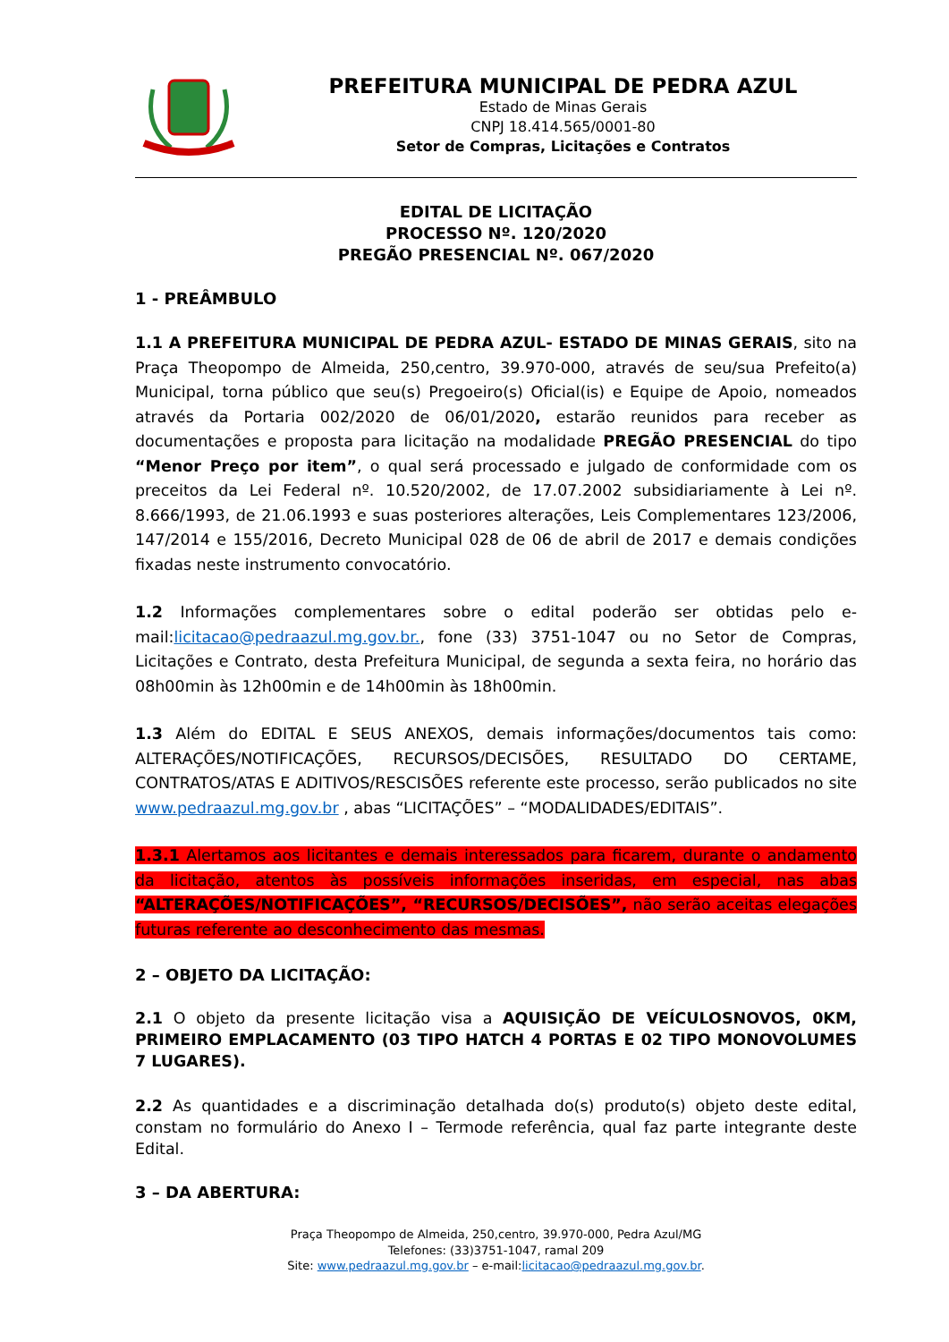PREFEITURA MUNICIPAL DE PEDRA AZUL
Estado de Minas Gerais
CNPJ 18.414.565/0001-80
Setor de Compras, Licitações e Contratos
EDITAL DE LICITAÇÃO
PROCESSO Nº. 120/2020
PREGÃO PRESENCIAL Nº. 067/2020
1 - PREÂMBULO
1.1 A PREFEITURA MUNICIPAL DE PEDRA AZUL- ESTADO DE MINAS GERAIS, sito na Praça Theopompo de Almeida, 250,centro, 39.970-000, através de seu/sua Prefeito(a) Municipal, torna público que seu(s) Pregoeiro(s) Oficial(is) e Equipe de Apoio, nomeados através da Portaria 002/2020 de 06/01/2020, estarão reunidos para receber as documentações e proposta para licitação na modalidade PREGÃO PRESENCIAL do tipo “Menor Preço por item”, o qual será processado e julgado de conformidade com os preceitos da Lei Federal nº. 10.520/2002, de 17.07.2002 subsidiariamente à Lei nº. 8.666/1993, de 21.06.1993 e suas posteriores alterações, Leis Complementares 123/2006, 147/2014 e 155/2016, Decreto Municipal 028 de 06 de abril de 2017 e demais condições fixadas neste instrumento convocatório.
1.2 Informações complementares sobre o edital poderão ser obtidas pelo e-mail:licitacao@pedraazul.mg.gov.br., fone (33) 3751-1047 ou no Setor de Compras, Licitações e Contrato, desta Prefeitura Municipal, de segunda a sexta feira, no horário das 08h00min às 12h00min e de 14h00min às 18h00min.
1.3 Além do EDITAL E SEUS ANEXOS, demais informações/documentos tais como: ALTERAÇÕES/NOTIFICAÇÕES, RECURSOS/DECISÕES, RESULTADO DO CERTAME, CONTRATOS/ATAS E ADITIVOS/RESCISÕES referente este processo, serão publicados no site www.pedraazul.mg.gov.br , abas “LICITAÇÕES” – “MODALIDADES/EDITAIS”.
1.3.1 Alertamos aos licitantes e demais interessados para ficarem, durante o andamento da licitação, atentos às possíveis informações inseridas, em especial, nas abas “ALTERAÇÕES/NOTIFICAÇÕES”, “RECURSOS/DECISÕES”, não serão aceitas elegações futuras referente ao desconhecimento das mesmas.
2 – OBJETO DA LICITAÇÃO:
2.1 O objeto da presente licitação visa a AQUISIÇÃO DE VEÍCULOSNOVOS, 0KM, PRIMEIRO EMPLACAMENTO (03 TIPO HATCH 4 PORTAS E 02 TIPO MONOVOLUMES 7 LUGARES).
2.2 As quantidades e a discriminação detalhada do(s) produto(s) objeto deste edital, constam no formulário do Anexo I – Termode referência, qual faz parte integrante deste Edital.
3 – DA ABERTURA:
Praça Theopompo de Almeida, 250,centro, 39.970-000, Pedra Azul/MG
Telefones: (33)3751-1047, ramal 209
Site: www.pedraazul.mg.gov.br – e-mail:licitacao@pedraazul.mg.gov.br.